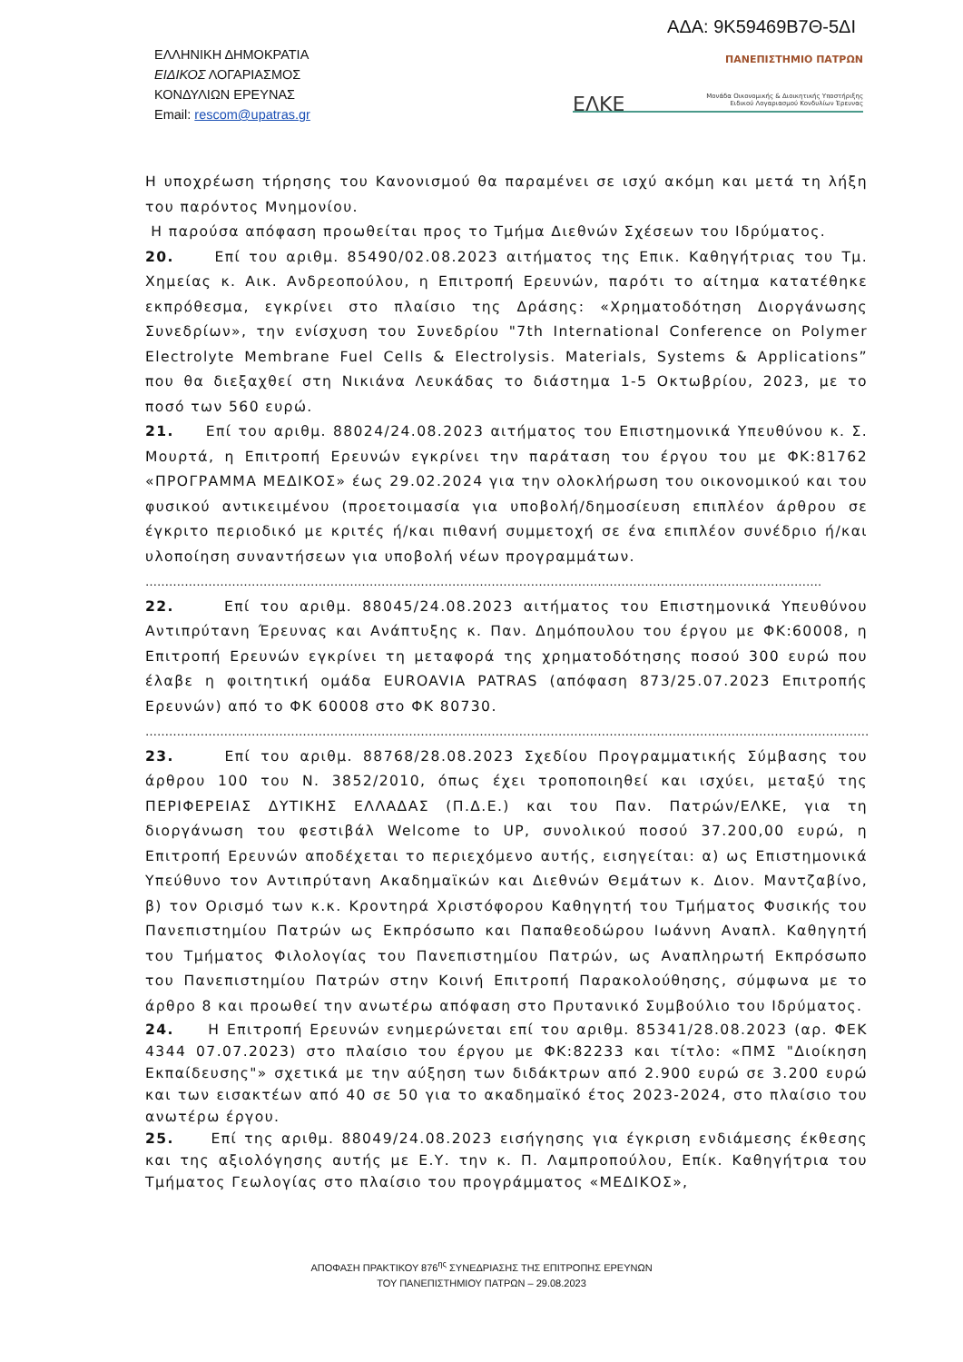ΑΔΑ: 9Κ59469Β7Θ-5ΔΙ
ΕΛΛΗΝΙΚΗ ΔΗΜΟΚΡΑΤΙΑ
ΕΙΔΙΚΟΣ ΛΟΓΑΡΙΑΣΜΟΣ
ΚΟΝΔΥΛΙΩΝ ΕΡΕΥΝΑΣ
Email: rescom@upatras.gr
ΠΑΝΕΠΙΣΤΗΜΙΟ ΠΑΤΡΩΝ
ΕΛΚΕ Μονάδα Οικονομικής & Διοικητικής Υποστήριξης
Ειδικού Λογαριασμού Κονδυλίων Έρευνας
Η υποχρέωση τήρησης του Κανονισμού θα παραμένει σε ισχύ ακόμη και μετά τη λήξη του παρόντος Μνημονίου.
Η παρούσα απόφαση προωθείται προς το Τμήμα Διεθνών Σχέσεων του Ιδρύματος.
20. Επί του αριθμ. 85490/02.08.2023 αιτήματος της Επικ. Καθηγήτριας του Τμ. Χημείας κ. Αικ. Ανδρεοπούλου, η Επιτροπή Ερευνών, παρότι το αίτημα κατατέθηκε εκπρόθεσμα, εγκρίνει στο πλαίσιο της Δράσης: «Χρηματοδότηση Διοργάνωσης Συνεδρίων», την ενίσχυση του Συνεδρίου "7th International Conference on Polymer Electrolyte Membrane Fuel Cells & Electrolysis. Materials, Systems & Applications” που θα διεξαχθεί στη Νικιάνα Λευκάδας το διάστημα 1-5 Οκτωβρίου, 2023, με το ποσό των 560 ευρώ.
21. Επί του αριθμ. 88024/24.08.2023 αιτήματος του Επιστημονικά Υπευθύνου κ. Σ. Μουρτά, η Επιτροπή Ερευνών εγκρίνει την παράταση του έργου του με ΦΚ:81762 «ΠΡΟΓΡΑΜΜΑ ΜΕΔΙΚΟΣ» έως 29.02.2024 για την ολοκλήρωση του οικονομικού και του φυσικού αντικειμένου (προετοιμασία για υποβολή/δημοσίευση επιπλέον άρθρου σε έγκριτο περιοδικό με κριτές ή/και πιθανή συμμετοχή σε ένα επιπλέον συνέδριο ή/και υλοποίηση συναντήσεων για υποβολή νέων προγραμμάτων.
……………………………………………………………………………………………………………………………………………………….
22. Επί του αριθμ. 88045/24.08.2023 αιτήματος του Επιστημονικά Υπευθύνου Αντιπρύτανη Έρευνας και Ανάπτυξης κ. Παν. Δημόπουλου του έργου με ΦΚ:60008, η Επιτροπή Ερευνών εγκρίνει τη μεταφορά της χρηματοδότησης ποσού 300 ευρώ που έλαβε η φοιτητική ομάδα EUROAVIA PATRAS (απόφαση 873/25.07.2023 Επιτροπής Ερευνών) από το ΦΚ 60008 στο ΦΚ 80730.
…………………………………………………………………………………………………………………………………………………………………………………….
23. Επί του αριθμ. 88768/28.08.2023 Σχεδίου Προγραμματικής Σύμβασης του άρθρου 100 του Ν. 3852/2010, όπως έχει τροποποιηθεί και ισχύει, μεταξύ της ΠΕΡΙΦΕΡΕΙΑΣ ΔΥΤΙΚΗΣ ΕΛΛΑΔΑΣ (Π.Δ.Ε.) και του Παν. Πατρών/ΕΛΚΕ, για τη διοργάνωση του φεστιβάλ Welcome to UP, συνολικού ποσού 37.200,00 ευρώ, η Επιτροπή Ερευνών αποδέχεται το περιεχόμενο αυτής, εισηγείται: α) ως Επιστημονικά Υπεύθυνο τον Αντιπρύτανη Ακαδημαϊκών και Διεθνών Θεμάτων κ. Διον. Μαντζαβίνο, β) τον Ορισμό των κ.κ. Κροντηρά Χριστόφορου Καθηγητή του Τμήματος Φυσικής του Πανεπιστημίου Πατρών ως Εκπρόσωπο και Παπαθεοδώρου Ιωάννη Αναπλ. Καθηγητή του Τμήματος Φιλολογίας του Πανεπιστημίου Πατρών, ως Αναπληρωτή Εκπρόσωπο του Πανεπιστημίου Πατρών στην Κοινή Επιτροπή Παρακολούθησης, σύμφωνα με το άρθρο 8 και προωθεί την ανωτέρω απόφαση στο Πρυτανικό Συμβούλιο του Ιδρύματος.
24. Η Επιτροπή Ερευνών ενημερώνεται επί του αριθμ. 85341/28.08.2023 (αρ. ΦΕΚ 4344 07.07.2023) στο πλαίσιο του έργου με ΦΚ:82233 και τίτλο: «ΠΜΣ "Διοίκηση Εκπαίδευσης"» σχετικά με την αύξηση των διδάκτρων από 2.900 ευρώ σε 3.200 ευρώ και των εισακτέων από 40 σε 50 για το ακαδημαϊκό έτος 2023-2024, στο πλαίσιο του ανωτέρω έργου.
25. Επί της αριθμ. 88049/24.08.2023 εισήγησης για έγκριση ενδιάμεσης έκθεσης και της αξιολόγησης αυτής με Ε.Υ. την κ. Π. Λαμπροπούλου, Επίκ. Καθηγήτρια του Τμήματος Γεωλογίας στο πλαίσιο του προγράμματος «ΜΕΔΙΚΟΣ»,
ΑΠΟΦΑΣΗ ΠΡΑΚΤΙΚΟΥ 876<sup>ης</sup> ΣΥΝΕΔΡΙΑΣΗΣ ΤΗΣ ΕΠΙΤΡΟΠΗΣ ΕΡΕΥΝΩΝ
ΤΟΥ ΠΑΝΕΠΙΣΤΗΜΙΟΥ ΠΑΤΡΩΝ – 29.08.2023